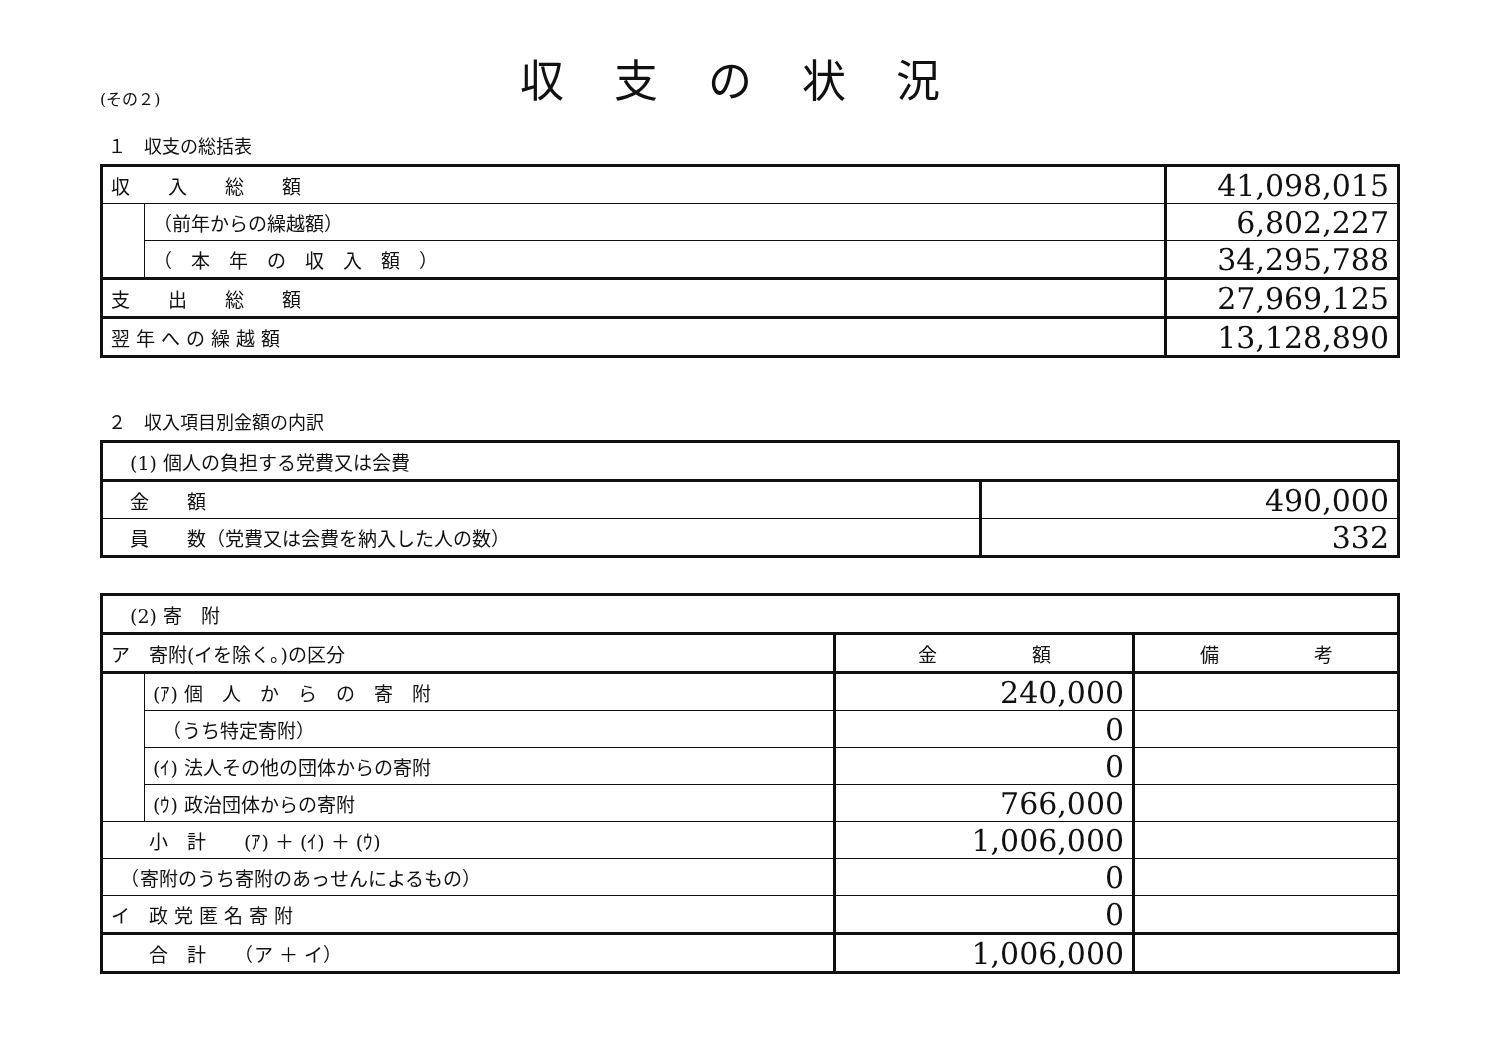(その２)
収支の状況
１　収支の総括表
| 収 入 総 額 | | 41,098,015 |
| | （前年からの繰越額） | 6,802,227 |
| | （ 本 年 の 収 入 額 ） | 34,295,788 |
| 支 出 総 額 | | 27,969,125 |
| 翌 年 へ の 繰 越 額 | | 13,128,890 |
２　収入項目別金額の内訳
| (1) 個人の負担する党費又は会費 | |
| 金 額 | 490,000 |
| 員 数（党費又は会費を納入した人の数） | 332 |
| (2) 寄 附 | | | |
| ア 寄附(イを除く。)の区分 | | 金 額 | 備 考 |
| | (ｱ) 個 人 か ら の 寄 附 | 240,000 | |
| | （うち特定寄附） | 0 | |
| | (ｲ) 法人その他の団体からの寄附 | 0 | |
| | (ｳ) 政治団体からの寄附 | 766,000 | |
| 小 計 (ｱ) ＋ (ｲ) ＋ (ｳ) | | 1,006,000 | |
| （寄附のうち寄附のあっせんによるもの） | | 0 | |
| イ 政 党 匿 名 寄 附 | | 0 | |
| 合 計 （ア ＋ イ） | | 1,006,000 | |